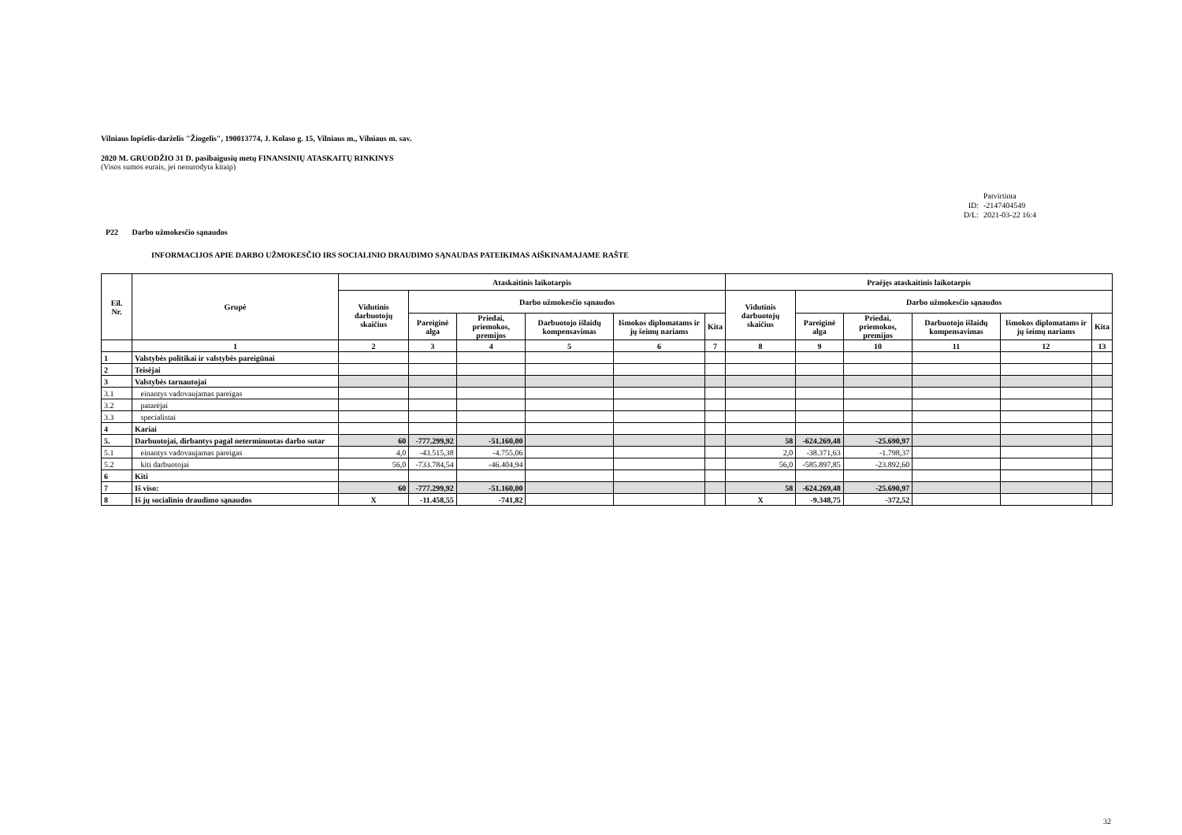Vilniaus lopšelis-darželis "Žiogelis", 190013774, J. Kolaso g. 15, Vilniaus m., Vilniaus m. sav.
2020 M. GRUODŽIO 31 D. pasibaigusių metų FINANSINIŲ ATASKAITŲ RINKINYS
(Visos sumos eurais, jei nenurodyta kitaip)
Patvirtinta
ID: -2147404549
D/L: 2021-03-22 16:4
P22 Darbo užmokesčio sąnaudos
INFORMACIJOS APIE DARBO UŽMOKESČIO IRS SOCIALINIO DRAUDIMO SĄNAUDAS PATEIKIMAS AIŠKINAMAJAME RAŠTE
| Eil. Nr. | Grupė | Ataskaitinis laikotarpis | | | | | | Praėjęs ataskaitinis laikotarpis | | | | | |
| --- | --- | --- | --- | --- | --- | --- | --- | --- | --- | --- | --- | --- | --- |
| | | Vidutinis darbuotojų skaičius | Darbo užmokesčio sąnaudos | | | | | Vidutinis darbuotojų skaičius | Darbo užmokesčio sąnaudos | | | | |
| | | | Pareiginė alga | Priedai, priemokos, premijos | Darbuotojo išlaidų kompensavimas | Išmokos diplomatams ir jų šeimų nariams | Kita | | Pareiginė alga | Priedai, priemokos, premijos | Darbuotojo išlaidų kompensavimas | Išmokos diplomatams ir jų šeimų nariams | Kita |
| | 1 | 2 | 3 | 4 | 5 | 6 | 7 | 8 | 9 | 10 | 11 | 12 | 13 |
| 1 | Valstybės politikai ir valstybės pareigūnai | | | | | | | | | | | | |
| 2 | Teisėjai | | | | | | | | | | | | |
| 3 | Valstybės tarnautojai | | | | | | | | | | | | |
| 3.1 | einantys vadovaujamas pareigas | | | | | | | | | | | | |
| 3.2 | patarėjai | | | | | | | | | | | | |
| 3.3 | specialistai | | | | | | | | | | | | |
| 4 | Kariai | | | | | | | | | | | | |
| 5. | Darbuotojai, dirbantys pagal neterminuotas darbo sutar | 60 | -777.299,92 | -51.160,00 | | | | 58 | -624.269,48 | -25.690,97 | | | |
| 5.1 | einantys vadovaujamas pareigas | 4,0 | -43.515,38 | -4.755,06 | | | | 2,0 | -38.371,63 | -1.798,37 | | | |
| 5.2 | kiti darbuotojai | 56,0 | -733.784,54 | -46.404,94 | | | | 56,0 | -585.897,85 | -23.892,60 | | | |
| 6 | Kiti | | | | | | | | | | | | |
| 7 | Iš viso: | 60 | -777.299,92 | -51.160,00 | | | | 58 | -624.269,48 | -25.690,97 | | | |
| 8 | Iš jų socialinio draudimo sąnaudos | X | -11.458,55 | -741,82 | | | | X | -9.348,75 | -372,52 | | | |
32